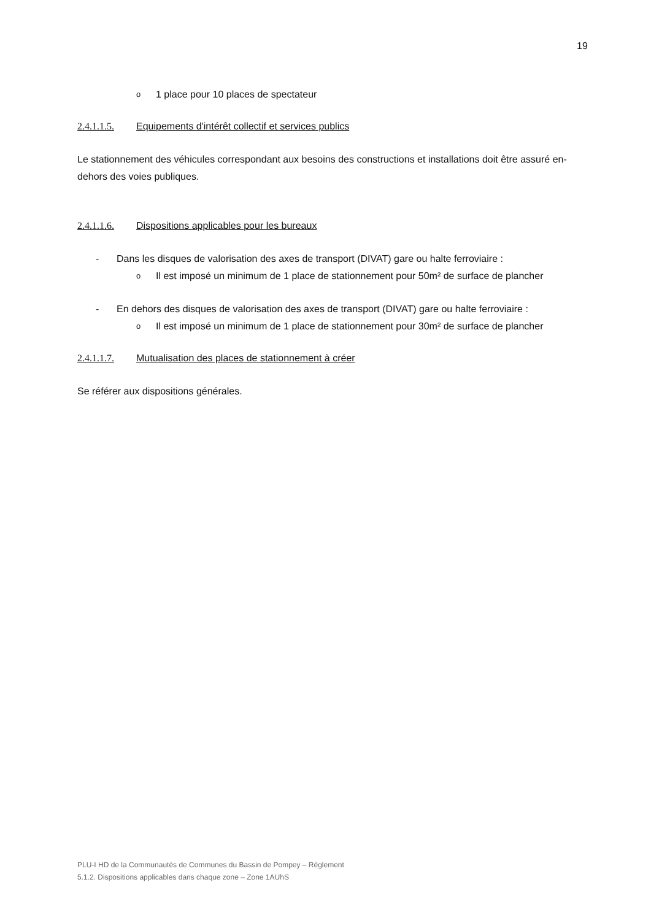19
o 1 place pour 10 places de spectateur
2.4.1.1.5. Equipements d'intérêt collectif et services publics
Le stationnement des véhicules correspondant aux besoins des constructions et installations doit être assuré en-dehors des voies publiques.
2.4.1.1.6. Dispositions applicables pour les bureaux
- Dans les disques de valorisation des axes de transport (DIVAT) gare ou halte ferroviaire :
o Il est imposé un minimum de 1 place de stationnement pour 50m² de surface de plancher
- En dehors des disques de valorisation des axes de transport (DIVAT) gare ou halte ferroviaire :
o Il est imposé un minimum de 1 place de stationnement pour 30m² de surface de plancher
2.4.1.1.7. Mutualisation des places de stationnement à créer
Se référer aux dispositions générales.
PLU-I HD de la Communautés de Communes du Bassin de Pompey – Règlement
5.1.2. Dispositions applicables dans chaque zone – Zone 1AUhS